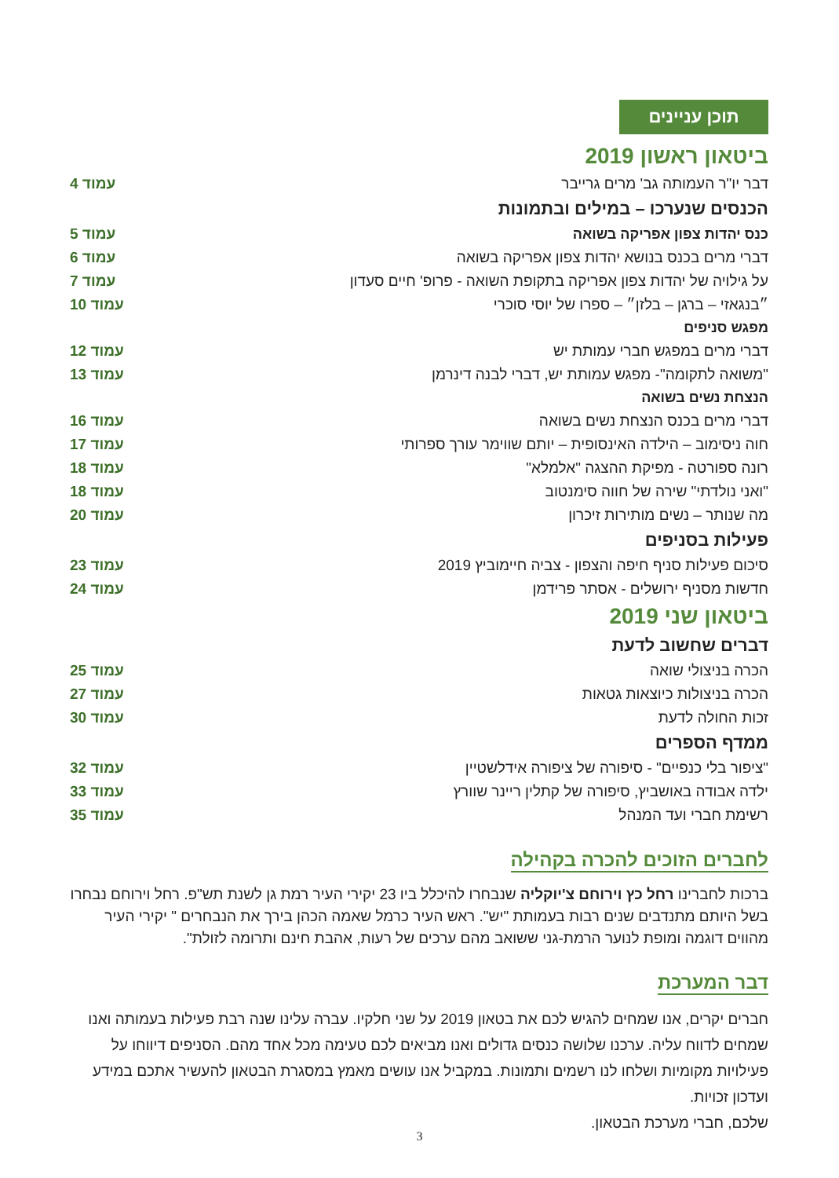תוכן עניינים
| ביטאון ראשון 2019 | |
| דבר יו"ר העמותה גב' מרים גרייבר | עמוד 4 |
| הכנסים שנערכו – במילים ובתמונות | |
| כנס יהדות צפון אפריקה בשואה | עמוד 5 |
| דברי מרים בכנס בנושא יהדות צפון אפריקה בשואה | עמוד 6 |
| על גילויה של יהדות צפון אפריקה בתקופת השואה - פרופ' חיים סעדון | עמוד 7 |
| ״בנגאזי – ברגן – בלזן״ – ספרו של יוסי סוכרי | עמוד 10 |
| מפגש סניפים | |
| דברי מרים במפגש חברי עמותת יש | עמוד 12 |
| "משואה לתקומה"- מפגש עמותת יש, דברי לבנה דינרמן | עמוד 13 |
| הנצחת נשים בשואה | |
| דברי מרים בכנס הנצחת נשים בשואה | עמוד 16 |
| חוה ניסימוב – הילדה האינסופית – יותם שווימר עורך ספרותי | עמוד 17 |
| רונה ספורטה - מפיקת ההצגה "אלמלא" | עמוד 18 |
| "ואני נולדתי" שירה של חווה סימנטוב | עמוד 18 |
| מה שנותר – נשים מותירות זיכרון | עמוד 20 |
| פעילות בסניפים | |
| סיכום פעילות סניף חיפה והצפון - צביה חיימוביץ 2019 | עמוד 23 |
| חדשות מסניף ירושלים - אסתר פרידמן | עמוד 24 |
| ביטאון שני 2019 | |
| דברים שחשוב לדעת | |
| הכרה בניצולי שואה | עמוד 25 |
| הכרה בניצולות כיוצאות גטאות | עמוד 27 |
| זכות החולה לדעת | עמוד 30 |
| ממדף הספרים | |
| "ציפור בלי כנפיים" - סיפורה של ציפורה אידלשטיין | עמוד 32 |
| ילדה אבודה באושביץ, סיפורה של קתלין ריינר שוורץ | עמוד 33 |
| רשימת חברי ועד המנהל | עמוד 35 |
לחברים הזוכים להכרה בקהילה
ברכות לחברינו רחל כץ וירוחם צ'יוקליה שנבחרו להיכלל ביו 23 יקירי העיר רמת גן לשנת תש"פ. רחל וירוחם נבחרו בשל היותם מתנדבים שנים רבות בעמותת "יש". ראש העיר כרמל שאמה הכהן בירך את הנבחרים " יקירי העיר מהווים דוגמה ומופת לנוער הרמת-גני ששואב מהם ערכים של רעות, אהבת חינם ותרומה לזולת".
דבר המערכת
חברים יקרים, אנו שמחים להגיש לכם את בטאון 2019 על שני חלקיו. עברה עלינו שנה רבת פעילות בעמותה ואנו שמחים לדווח עליה. ערכנו שלושה כנסים גדולים ואנו מביאים לכם טעימה מכל אחד מהם. הסניפים דיווחו על פעילויות מקומיות ושלחו לנו רשמים ותמונות. במקביל אנו עושים מאמץ במסגרת הבטאון להעשיר אתכם במידע ועדכון זכויות.
שלכם, חברי מערכת הבטאון.
3